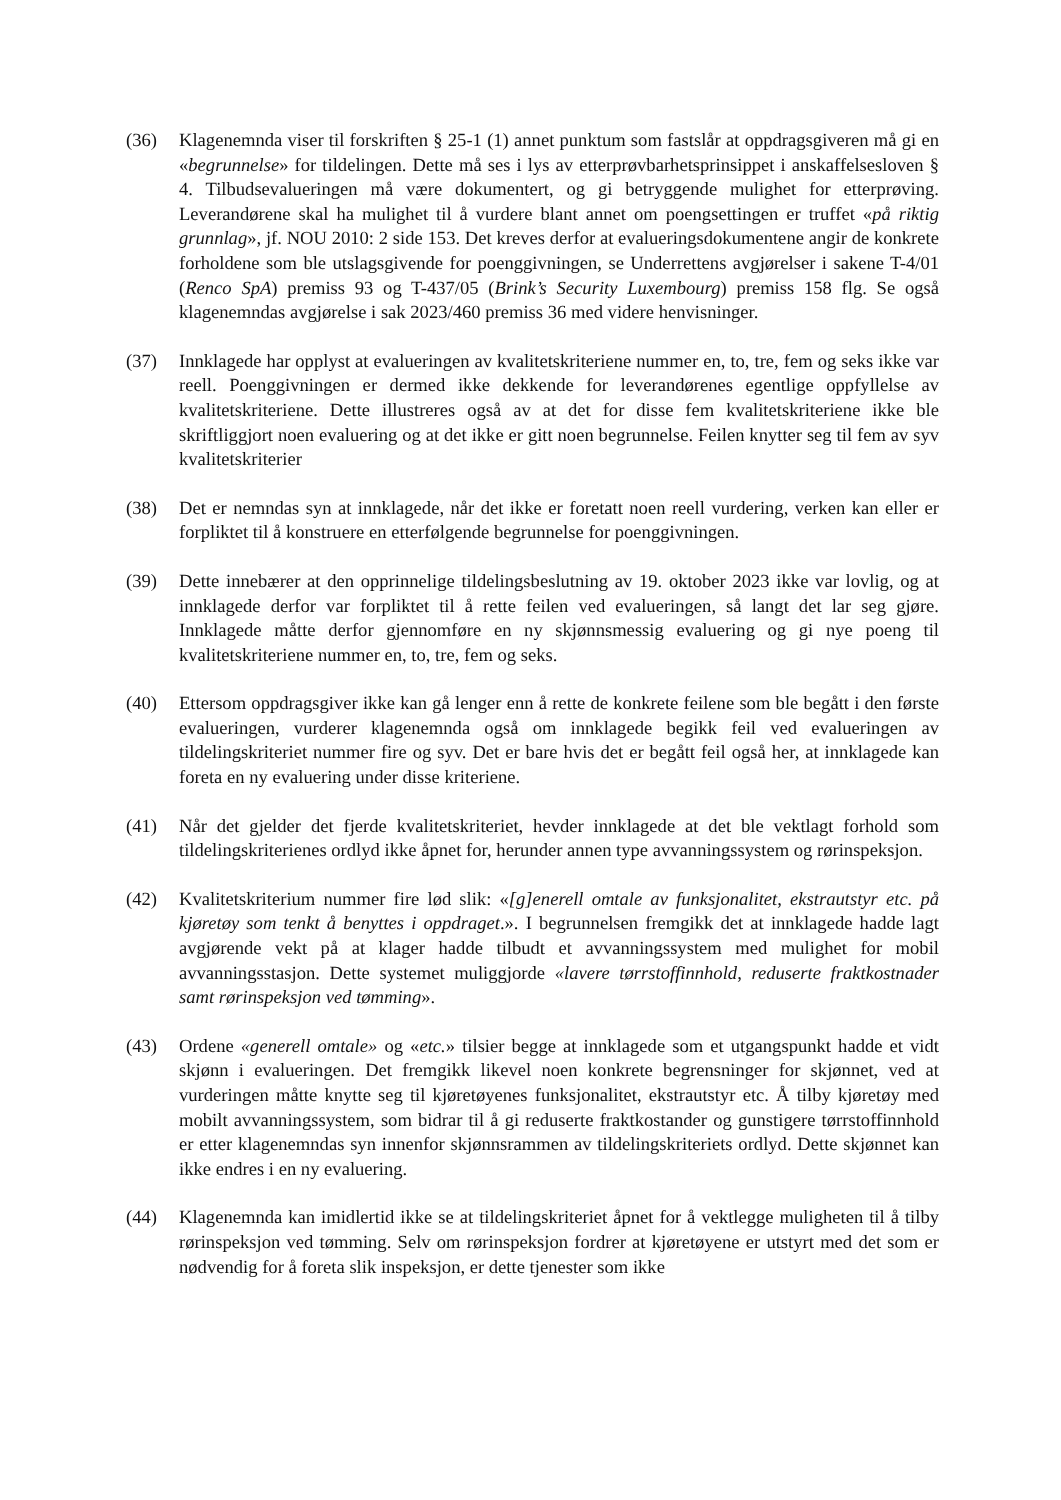(36) Klagenemnda viser til forskriften § 25-1 (1) annet punktum som fastslår at oppdragsgiveren må gi en «begrunnelse» for tildelingen. Dette må ses i lys av etterprøvbarhetsprinsippet i anskaffelsesloven § 4. Tilbudsevalueringen må være dokumentert, og gi betryggende mulighet for etterprøving. Leverandørene skal ha mulighet til å vurdere blant annet om poengsettingen er truffet «på riktig grunnlag», jf. NOU 2010: 2 side 153. Det kreves derfor at evalueringsdokumentene angir de konkrete forholdene som ble utslagsgivende for poenggivningen, se Underrettens avgjørelser i sakene T-4/01 (Renco SpA) premiss 93 og T-437/05 (Brink’s Security Luxembourg) premiss 158 flg. Se også klagenemndas avgjørelse i sak 2023/460 premiss 36 med videre henvisninger.
(37) Innklagede har opplyst at evalueringen av kvalitetskriteriene nummer en, to, tre, fem og seks ikke var reell. Poenggivningen er dermed ikke dekkende for leverandørenes egentlige oppfyllelse av kvalitetskriteriene. Dette illustreres også av at det for disse fem kvalitetskriteriene ikke ble skriftliggjort noen evaluering og at det ikke er gitt noen begrunnelse. Feilen knytter seg til fem av syv kvalitetskriterier
(38) Det er nemndas syn at innklagede, når det ikke er foretatt noen reell vurdering, verken kan eller er forpliktet til å konstruere en etterfølgende begrunnelse for poenggivningen.
(39) Dette innebærer at den opprinnelige tildelingsbeslutning av 19. oktober 2023 ikke var lovlig, og at innklagede derfor var forpliktet til å rette feilen ved evalueringen, så langt det lar seg gjøre. Innklagede måtte derfor gjennomføre en ny skjønnsmessig evaluering og gi nye poeng til kvalitetskriteriene nummer en, to, tre, fem og seks.
(40) Ettersom oppdragsgiver ikke kan gå lenger enn å rette de konkrete feilene som ble begått i den første evalueringen, vurderer klagenemnda også om innklagede begikk feil ved evalueringen av tildelingskriteriet nummer fire og syv. Det er bare hvis det er begått feil også her, at innklagede kan foreta en ny evaluering under disse kriteriene.
(41) Når det gjelder det fjerde kvalitetskriteriet, hevder innklagede at det ble vektlagt forhold som tildelingskriterienes ordlyd ikke åpnet for, herunder annen type avvanningssystem og rørinspeksjon.
(42) Kvalitetskriterium nummer fire lød slik: «[g]enerell omtale av funksjonalitet, ekstrautstyr etc. på kjøretøy som tenkt å benyttes i oppdraget.». I begrunnelsen fremgikk det at innklagede hadde lagt avgjørende vekt på at klager hadde tilbudt et avvanningssystem med mulighet for mobil avvanningsstasjon. Dette systemet muliggjorde «lavere tørrstoffinnhold, reduserte fraktkostnader samt rørinspeksjon ved tømming».
(43) Ordene «generell omtale» og «etc.» tilsier begge at innklagede som et utgangspunkt hadde et vidt skjønn i evalueringen. Det fremgikk likevel noen konkrete begrensninger for skjønnet, ved at vurderingen måtte knytte seg til kjøretøyenes funksjonalitet, ekstrautstyr etc. Å tilby kjøretøy med mobilt avvanningssystem, som bidrar til å gi reduserte fraktkostander og gunstigere tørrstoffinnhold er etter klagenemndas syn innenfor skjønnsrammen av tildelingskriteriets ordlyd. Dette skjønnet kan ikke endres i en ny evaluering.
(44) Klagenemnda kan imidlertid ikke se at tildelingskriteriet åpnet for å vektlegge muligheten til å tilby rørinspeksjon ved tømming. Selv om rørinspeksjon fordrer at kjøretøyene er utstyrt med det som er nødvendig for å foreta slik inspeksjon, er dette tjenester som ikke